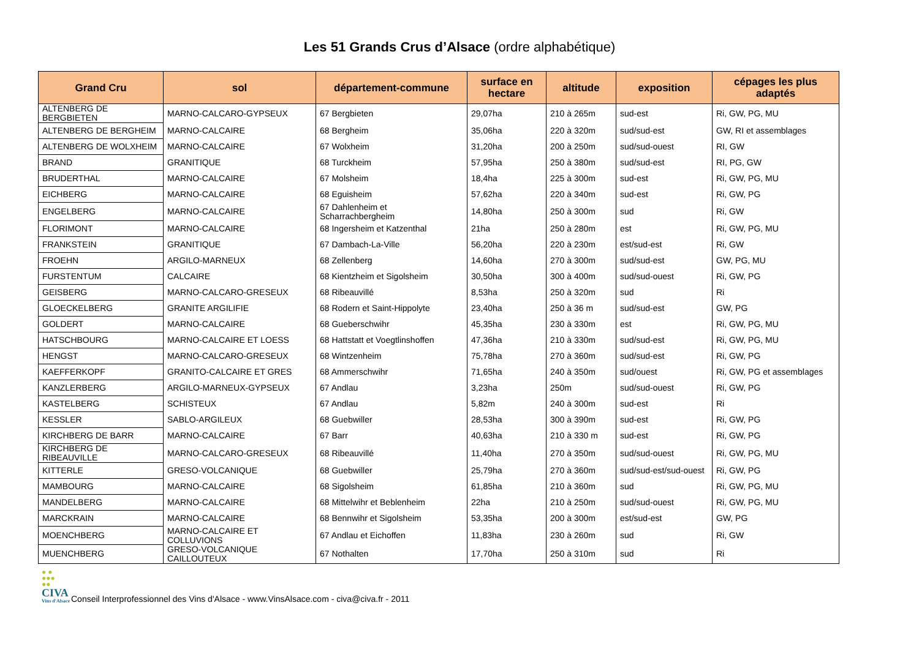Les 51 Grands Crus d’Alsace (ordre alphabétique)
| Grand Cru | sol | département-commune | surface en hectare | altitude | exposition | cépages les plus adaptés |
| --- | --- | --- | --- | --- | --- | --- |
| ALTENBERG DE BERGBIETEN | MARNO-CALCARO-GYPSEUX | 67 Bergbieten | 29,07ha | 210 à 265m | sud-est | Ri, GW, PG, MU |
| ALTENBERG DE BERGHEIM | MARNO-CALCAIRE | 68 Bergheim | 35,06ha | 220 à 320m | sud/sud-est | GW, RI et assemblages |
| ALTENBERG DE WOLXHEIM | MARNO-CALCAIRE | 67 Wolxheim | 31,20ha | 200 à 250m | sud/sud-ouest | RI, GW |
| BRAND | GRANITIQUE | 68 Turckheim | 57,95ha | 250 à 380m | sud/sud-est | RI, PG, GW |
| BRUDERTHAL | MARNO-CALCAIRE | 67 Molsheim | 18,4ha | 225 à 300m | sud-est | Ri, GW, PG, MU |
| EICHBERG | MARNO-CALCAIRE | 68 Eguisheim | 57,62ha | 220 à 340m | sud-est | Ri, GW, PG |
| ENGELBERG | MARNO-CALCAIRE | 67 Dahlenheim et Scharrachbergheim | 14,80ha | 250 à 300m | sud | Ri, GW |
| FLORIMONT | MARNO-CALCAIRE | 68 Ingersheim et Katzenthal | 21ha | 250 à 280m | est | Ri, GW, PG, MU |
| FRANKSTEIN | GRANITIQUE | 67 Dambach-La-Ville | 56,20ha | 220 à 230m | est/sud-est | Ri, GW |
| FROEHN | ARGILO-MARNEUX | 68 Zellenberg | 14,60ha | 270 à 300m | sud/sud-est | GW, PG, MU |
| FURSTENTUM | CALCAIRE | 68 Kientzheim et Sigolsheim | 30,50ha | 300 à 400m | sud/sud-ouest | Ri, GW, PG |
| GEISBERG | MARNO-CALCARO-GRESEUX | 68 Ribeauvillé | 8,53ha | 250 à 320m | sud | Ri |
| GLOECKELBERG | GRANITE ARGILIFIE | 68 Rodern et Saint-Hippolyte | 23,40ha | 250 à 36 m | sud/sud-est | GW, PG |
| GOLDERT | MARNO-CALCAIRE | 68 Gueberschwihr | 45,35ha | 230 à 330m | est | Ri, GW, PG, MU |
| HATSCHBOURG | MARNO-CALCAIRE ET LOESS | 68 Hattstatt et Voegtlinshoffen | 47,36ha | 210 à 330m | sud/sud-est | Ri, GW, PG, MU |
| HENGST | MARNO-CALCARO-GRESEUX | 68 Wintzenheim | 75,78ha | 270 à 360m | sud/sud-est | Ri, GW, PG |
| KAEFFERKOPF | GRANITO-CALCAIRE ET GRES | 68 Ammerschwihr | 71,65ha | 240 à 350m | sud/ouest | Ri, GW, PG et assemblages |
| KANZLERBERG | ARGILO-MARNEUX-GYPSEUX | 67 Andlau | 3,23ha | 250m | sud/sud-ouest | Ri, GW, PG |
| KASTELBERG | SCHISTEUX | 67 Andlau | 5,82m | 240 à 300m | sud-est | Ri |
| KESSLER | SABLO-ARGILEUX | 68 Guebwiller | 28,53ha | 300 à 390m | sud-est | Ri, GW, PG |
| KIRCHBERG DE BARR | MARNO-CALCAIRE | 67 Barr | 40,63ha | 210 à 330 m | sud-est | Ri, GW, PG |
| KIRCHBERG DE RIBEAUVILLE | MARNO-CALCARO-GRESEUX | 68 Ribeauvillé | 11,40ha | 270 à 350m | sud/sud-ouest | Ri, GW, PG, MU |
| KITTERLE | GRESO-VOLCANIQUE | 68 Guebwiller | 25,79ha | 270 à 360m | sud/sud-est/sud-ouest | Ri, GW, PG |
| MAMBOURG | MARNO-CALCAIRE | 68 Sigolsheim | 61,85ha | 210 à 360m | sud | Ri, GW, PG, MU |
| MANDELBERG | MARNO-CALCAIRE | 68 Mittelwihr et Beblenheim | 22ha | 210 à 250m | sud/sud-ouest | Ri, GW, PG, MU |
| MARCKRAIN | MARNO-CALCAIRE | 68 Bennwihr et Sigolsheim | 53,35ha | 200 à 300m | est/sud-est | GW, PG |
| MOENCHBERG | MARNO-CALCAIRE ET COLLUVIONS | 67 Andlau et Eichoffen | 11,83ha | 230 à 260m | sud | Ri, GW |
| MUENCHBERG | GRESO-VOLCANIQUE CAILLOUTEUX | 67 Nothalten | 17,70ha | 250 à 310m | sud | Ri |
● ●
●●●
●●
CIVA
Vins d'Alsace
Conseil Interprofessionnel des Vins d'Alsace - www.VinsAlsace.com - civa@civa.fr - 2011